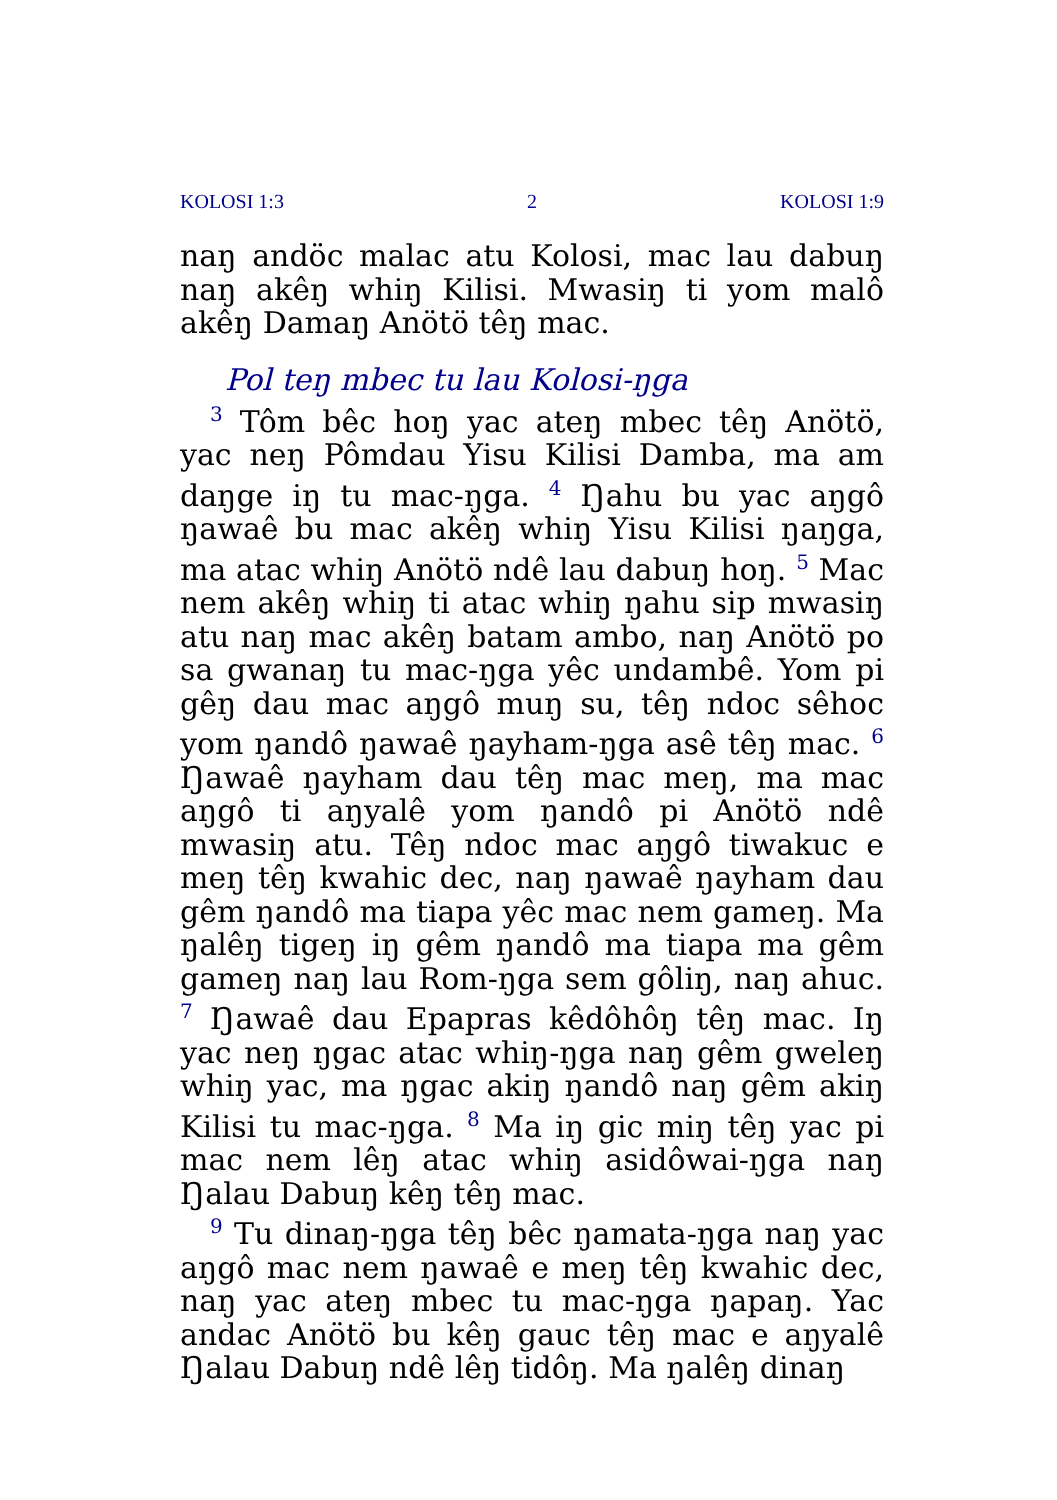KOLOSI 1:3 2 KOLOSI 1:9
naŋ andöc malac atu Kolosi, mac lau dabuŋ naŋ akêŋ whiŋ Kilisi. Mwasiŋ ti yom malô akêŋ Damaŋ Anötö têŋ mac.
Pol teŋ mbec tu lau Kolosi-ŋga
<sup>3</sup> Tôm bêc hoŋ yac ateŋ mbec têŋ Anötö, yac neŋ Pômdau Yisu Kilisi Damba, ma am daŋge iŋ tu mac-ŋga. <sup>4</sup> Ŋahu bu yac aŋgô ŋawaê bu mac akêŋ whiŋ Yisu Kilisi ŋaŋga, ma atac whiŋ Anötö ndê lau dabuŋ hoŋ. <sup>5</sup> Mac nem akêŋ whiŋ ti atac whiŋ ŋahu sip mwasiŋ atu naŋ mac akêŋ batam ambo, naŋ Anötö po sa gwanaŋ tu mac-ŋga yêc undambê. Yom pi gêŋ dau mac aŋgô muŋ su, têŋ ndoc sêhoc yom ŋandô ŋawaê ŋayham-ŋga asê têŋ mac. <sup>6</sup> Ŋawaê ŋayham dau têŋ mac meŋ, ma mac aŋgô ti aŋyalê yom ŋandô pi Anötö ndê mwasiŋ atu. Têŋ ndoc mac aŋgô tiwakuc e meŋ têŋ kwahic dec, naŋ ŋawaê ŋayham dau gêm ŋandô ma tiapa yêc mac nem gameŋ. Ma ŋalêŋ tigeŋ iŋ gêm ŋandô ma tiapa ma gêm gameŋ naŋ lau Rom-ŋga sem gôliŋ, naŋ ahuc. <sup>7</sup> Ŋawaê dau Epapras kêdôhôŋ têŋ mac. Iŋ yac neŋ ŋgac atac whiŋ-ŋga naŋ gêm gweleŋ whiŋ yac, ma ŋgac akiŋ ŋandô naŋ gêm akiŋ Kilisi tu mac-ŋga. <sup>8</sup> Ma iŋ gic miŋ têŋ yac pi mac nem lêŋ atac whiŋ asidôwai-ŋga naŋ Ŋalau Dabuŋ kêŋ têŋ mac.
<sup>9</sup> Tu dinaŋ-ŋga têŋ bêc ŋamata-ŋga naŋ yac aŋgô mac nem ŋawaê e meŋ têŋ kwahic dec, naŋ yac ateŋ mbec tu mac-ŋga ŋapaŋ. Yac andac Anötö bu kêŋ gauc têŋ mac e aŋyalê Ŋalau Dabuŋ ndê lêŋ tidôŋ. Ma ŋalêŋ dinaŋ